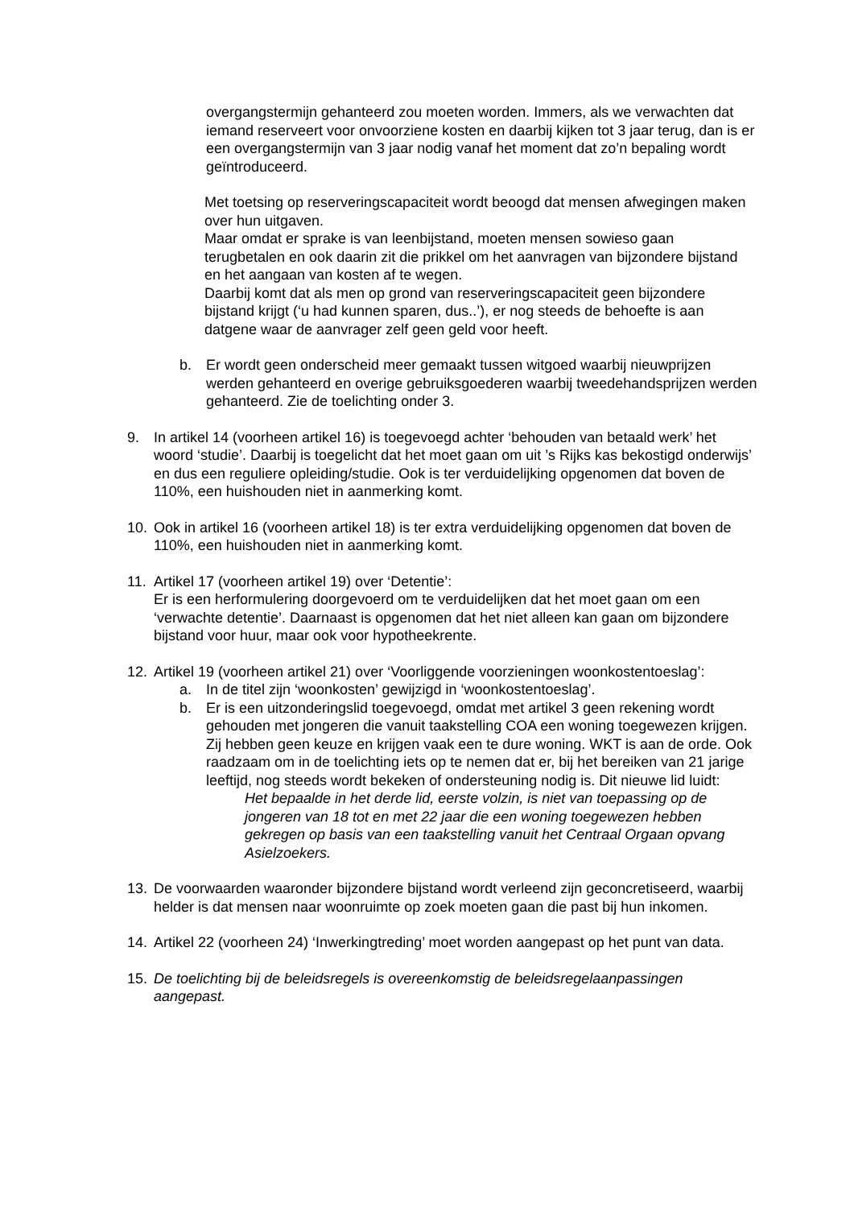overgangstermijn gehanteerd zou moeten worden. Immers, als we verwachten dat iemand reserveert voor onvoorziene kosten en daarbij kijken tot 3 jaar terug, dan is er een overgangstermijn van 3 jaar nodig vanaf het moment dat zo’n bepaling wordt geïntroduceerd.
Met toetsing op reserveringscapaciteit wordt beoogd dat mensen afwegingen maken over hun uitgaven.
Maar omdat er sprake is van leenbijstand, moeten mensen sowieso gaan terugbetalen en ook daarin zit die prikkel om het aanvragen van bijzondere bijstand en het aangaan van kosten af te wegen.
Daarbij komt dat als men op grond van reserveringscapaciteit geen bijzondere bijstand krijgt (‘u had kunnen sparen, dus..’), er nog steeds de behoefte is aan datgene waar de aanvrager zelf geen geld voor heeft.
b. Er wordt geen onderscheid meer gemaakt tussen witgoed waarbij nieuwprijzen werden gehanteerd en overige gebruiksgoederen waarbij tweedehandsprijzen werden gehanteerd. Zie de toelichting onder 3.
9. In artikel 14 (voorheen artikel 16) is toegevoegd achter ‘behouden van betaald werk’ het woord ‘studie’. Daarbij is toegelicht dat het moet gaan om uit ’s Rijks kas bekostigd onderwijs’ en dus een reguliere opleiding/studie. Ook is ter verduidelijking opgenomen dat boven de 110%, een huishouden niet in aanmerking komt.
10. Ook in artikel 16 (voorheen artikel 18) is ter extra verduidelijking opgenomen dat boven de 110%, een huishouden niet in aanmerking komt.
11. Artikel 17 (voorheen artikel 19) over ‘Detentie’:
Er is een herformulering doorgevoerd om te verduidelijken dat het moet gaan om een ‘verwachte detentie’. Daarnaast is opgenomen dat het niet alleen kan gaan om bijzondere bijstand voor huur, maar ook voor hypotheekrente.
12. Artikel 19 (voorheen artikel 21) over ‘Voorliggende voorzieningen woonkostentoeslag’:
a. In de titel zijn ‘woonkosten’ gewijzigd in ‘woonkostentoeslag’.
b. Er is een uitzonderingslid toegevoegd, omdat met artikel 3 geen rekening wordt gehouden met jongeren die vanuit taakstelling COA een woning toegewezen krijgen. Zij hebben geen keuze en krijgen vaak een te dure woning. WKT is aan de orde. Ook raadzaam om in de toelichting iets op te nemen dat er, bij het bereiken van 21 jarige leeftijd, nog steeds wordt bekeken of ondersteuning nodig is. Dit nieuwe lid luidt:
Het bepaalde in het derde lid, eerste volzin, is niet van toepassing op de jongeren van 18 tot en met 22 jaar die een woning toegewezen hebben gekregen op basis van een taakstelling vanuit het Centraal Orgaan opvang Asielzoekers.
13. De voorwaarden waaronder bijzondere bijstand wordt verleend zijn geconcretiseerd, waarbij helder is dat mensen naar woonruimte op zoek moeten gaan die past bij hun inkomen.
14. Artikel 22 (voorheen 24) ‘Inwerkingtreding’ moet worden aangepast op het punt van data.
15. De toelichting bij de beleidsregels is overeenkomstig de beleidsregelaanpassingen aangepast.